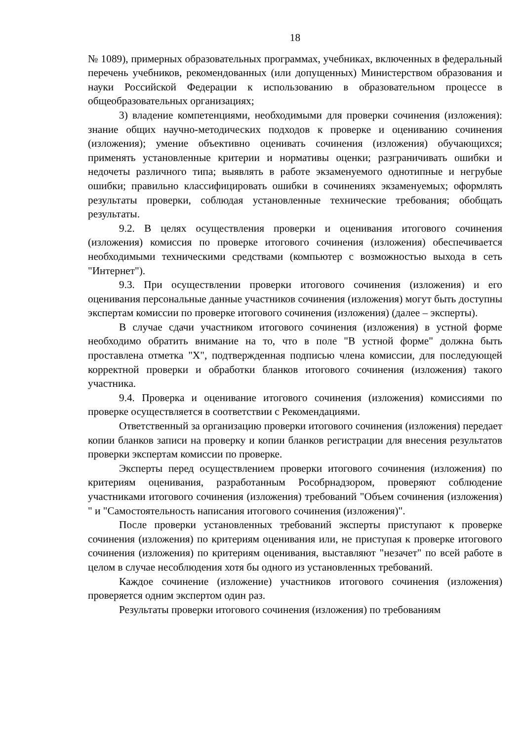18
№ 1089), примерных образовательных программах, учебниках, включенных в федеральный перечень учебников, рекомендованных (или допущенных) Министерством образования и науки Российской Федерации к использованию в образовательном процессе в общеобразовательных организациях;
3) владение компетенциями, необходимыми для проверки сочинения (изложения): знание общих научно-методических подходов к проверке и оцениванию сочинения (изложения); умение объективно оценивать сочинения (изложения) обучающихся; применять установленные критерии и нормативы оценки; разграничивать ошибки и недочеты различного типа; выявлять в работе экзаменуемого однотипные и негрубые ошибки; правильно классифицировать ошибки в сочинениях экзаменуемых; оформлять результаты проверки, соблюдая установленные технические требования; обобщать результаты.
9.2. В целях осуществления проверки и оценивания итогового сочинения (изложения) комиссия по проверке итогового сочинения (изложения) обеспечивается необходимыми техническими средствами (компьютер с возможностью выхода в сеть "Интернет").
9.3. При осуществлении проверки итогового сочинения (изложения) и его оценивания персональные данные участников сочинения (изложения) могут быть доступны экспертам комиссии по проверке итогового сочинения (изложения) (далее – эксперты).
В случае сдачи участником итогового сочинения (изложения) в устной форме необходимо обратить внимание на то, что в поле "В устной форме" должна быть проставлена отметка "X", подтвержденная подписью члена комиссии, для последующей корректной проверки и обработки бланков итогового сочинения (изложения) такого участника.
9.4. Проверка и оценивание итогового сочинения (изложения) комиссиями по проверке осуществляется в соответствии с Рекомендациями.
Ответственный за организацию проверки итогового сочинения (изложения) передает копии бланков записи на проверку и копии бланков регистрации для внесения результатов проверки экспертам комиссии по проверке.
Эксперты перед осуществлением проверки итогового сочинения (изложения) по критериям оценивания, разработанным Рособрнадзором, проверяют соблюдение участниками итогового сочинения (изложения) требований "Объем сочинения (изложения) " и "Самостоятельность написания итогового сочинения (изложения)".
После проверки установленных требований эксперты приступают к проверке сочинения (изложения) по критериям оценивания или, не приступая к проверке итогового сочинения (изложения) по критериям оценивания, выставляют "незачет" по всей работе в целом в случае несоблюдения хотя бы одного из установленных требований.
Каждое сочинение (изложение) участников итогового сочинения (изложения) проверяется одним экспертом один раз.
Результаты проверки итогового сочинения (изложения) по требованиям